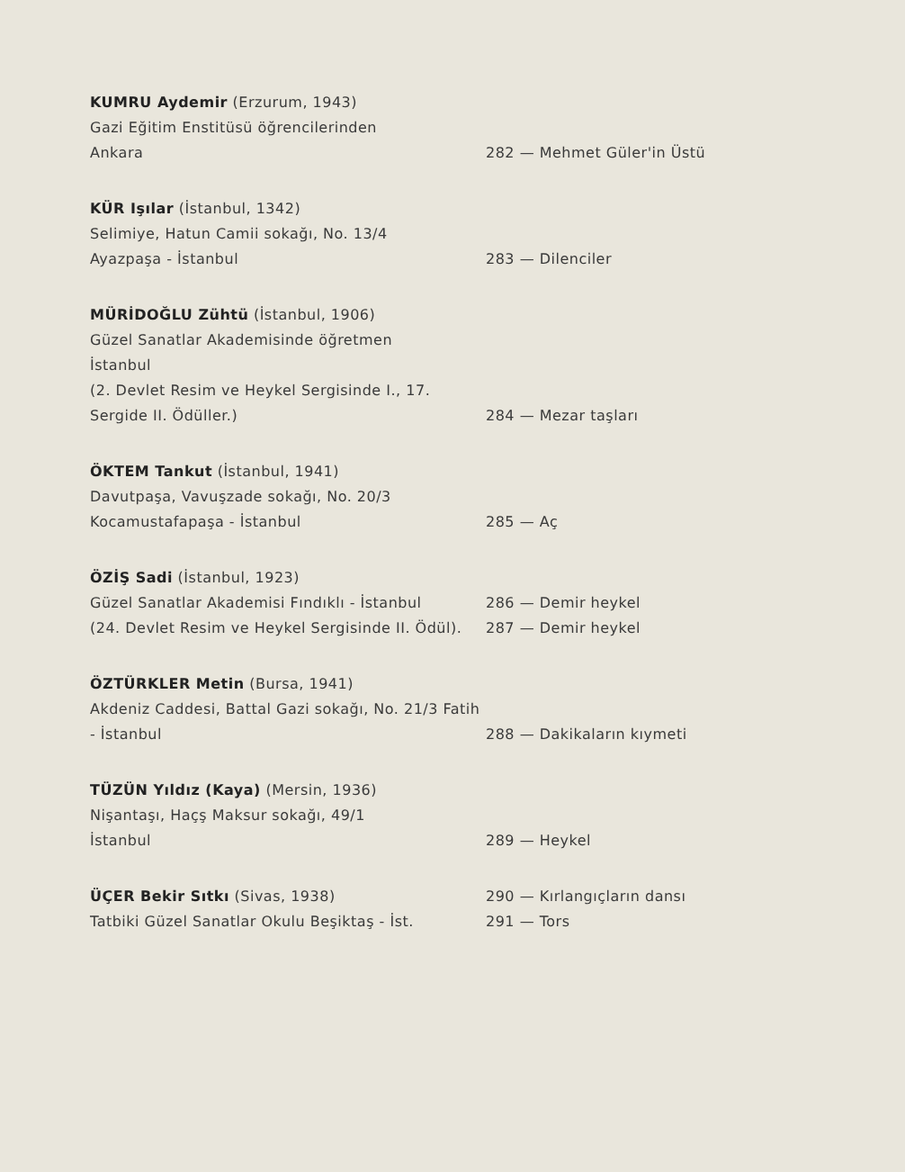KUMRU Aydemir (Erzurum, 1943)
Gazi Eğitim Enstitüsü öğrencilerinden
Ankara
282 — Mehmet Güler'in Üstü
KÜR Işılar (İstanbul, 1342)
Selimiye, Hatun Camii sokağı, No. 13/4
Ayazpaşa - İstanbul
283 — Dilenciler
MÜRİDOĞLU Zühtü (İstanbul, 1906)
Güzel Sanatlar Akademisinde öğretmen
İstanbul
(2. Devlet Resim ve Heykel Sergisinde I., 17. Sergide II. Ödüller.)
284 — Mezar taşları
ÖKTEM Tankut (İstanbul, 1941)
Davutpaşa, Vavuşzade sokağı, No. 20/3
Kocamustafapaşa - İstanbul
285 — Aç
ÖZİŞ Sadi (İstanbul, 1923)
Güzel Sanatlar Akademisi Fındıklı - İstanbul
(24. Devlet Resim ve Heykel Sergisinde II. Ödül).
286 — Demir heykel
287 — Demir heykel
ÖZTÜRKLER Metin (Bursa, 1941)
Akdeniz Caddesi, Battal Gazi sokağı, No. 21/3 Fatih - İstanbul
288 — Dakikaların kıymeti
TÜZÜN Yıldız (Kaya) (Mersin, 1936)
Nişantaşı, Haçş Maksur sokağı, 49/1
İstanbul
289 — Heykel
ÜÇER Bekir Sıtkı (Sivas, 1938)
Tatbiki Güzel Sanatlar Okulu Beşiktaş - İst.
290 — Kırlangıçların dansı
291 — Tors